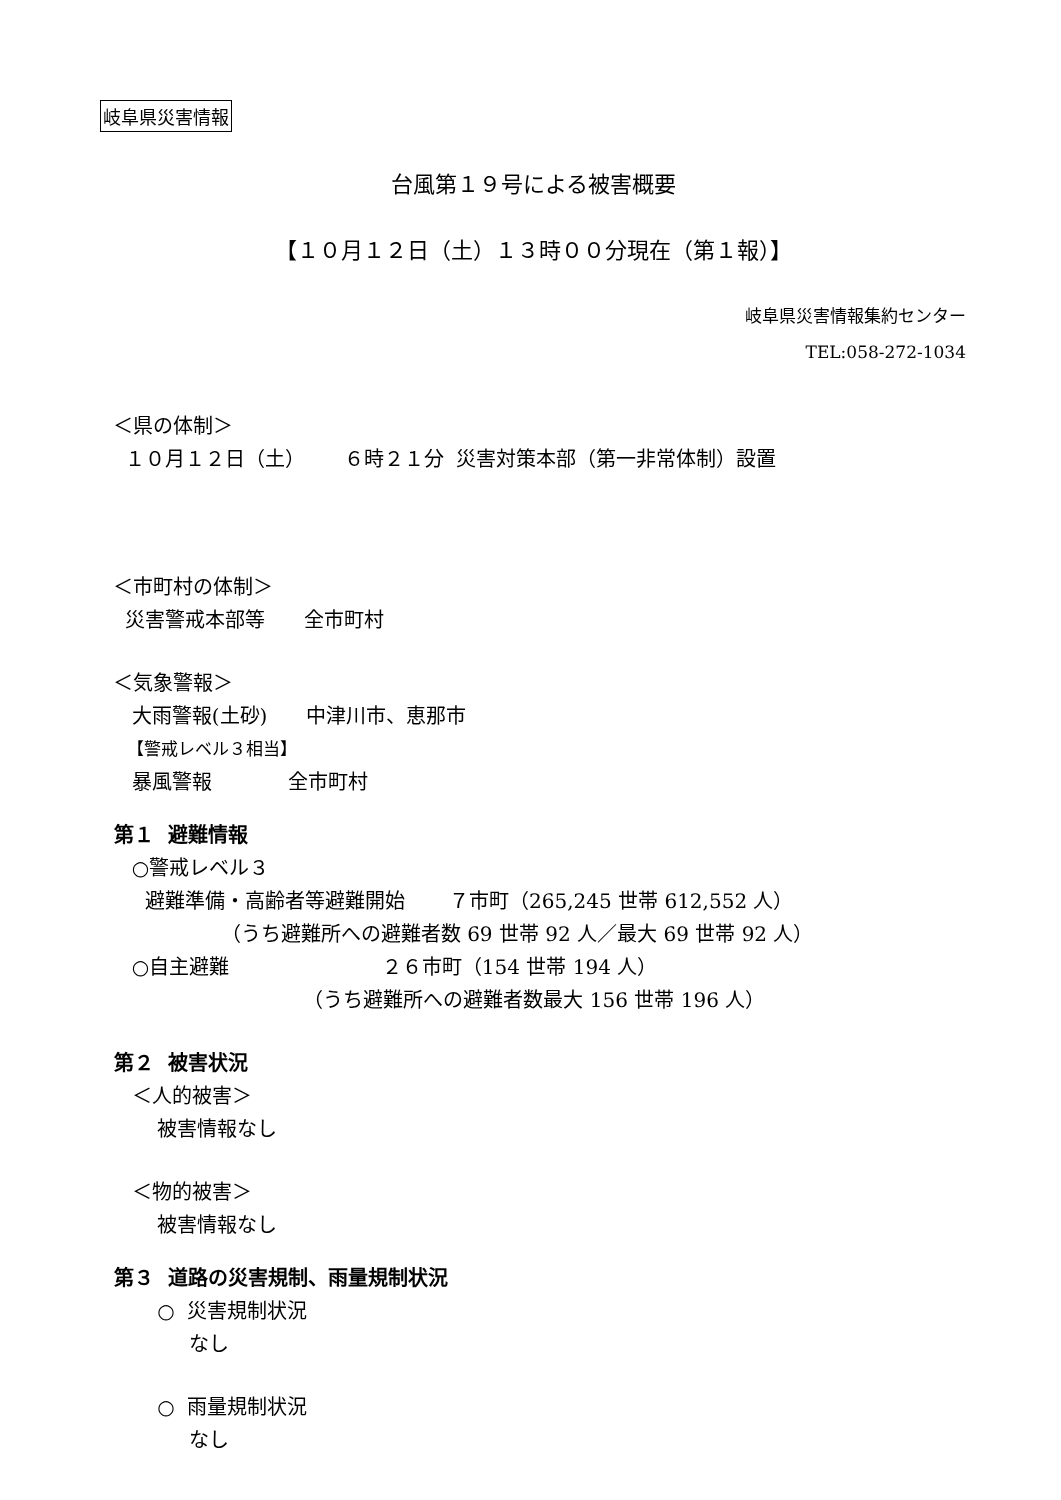岐阜県災害情報
台風第１９号による被害概要
【１０月１２日（土）１３時００分現在（第１報）】
岐阜県災害情報集約センター
TEL:058-272-1034
＜県の体制＞
１０月１２日（土） ６時２１分 災害対策本部（第一非常体制）設置
＜市町村の体制＞
災害警戒本部等 全市町村
＜気象警報＞
大雨警報(土砂) 中津川市、恵那市
【警戒レベル３相当】
暴風警報 全市町村
第１ 避難情報
○警戒レベル３
避難準備・高齢者等避難開始 ７市町（265,245 世帯 612,552 人）
（うち避難所への避難者数 69 世帯 92 人／最大 69 世帯 92 人）
○自主避難 ２６市町（154 世帯 194 人）
（うち避難所への避難者数最大 156 世帯 196 人）
第２ 被害状況
＜人的被害＞
被害情報なし
＜物的被害＞
被害情報なし
第３ 道路の災害規制、雨量規制状況
○ 災害規制状況
なし
○ 雨量規制状況
なし